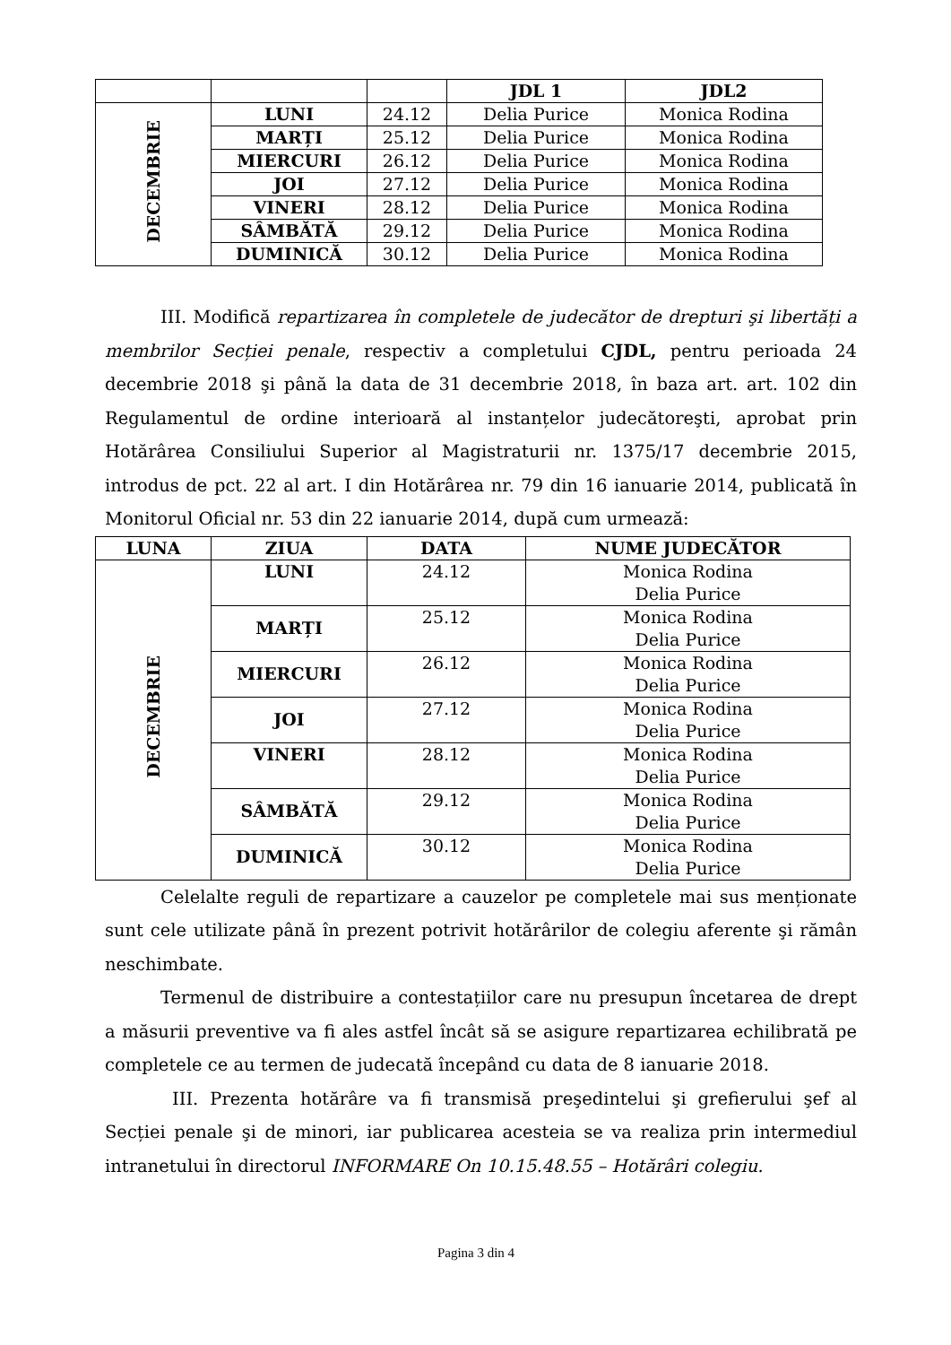| | | | JDL 1 | JDL2 |
| --- | --- | --- | --- | --- |
| DECEMBRIE | LUNI | 24.12 | Delia Purice | Monica Rodina |
| | MARȚI | 25.12 | Delia Purice | Monica Rodina |
| | MIERCURI | 26.12 | Delia Purice | Monica Rodina |
| | JOI | 27.12 | Delia Purice | Monica Rodina |
| | VINERI | 28.12 | Delia Purice | Monica Rodina |
| | SÂMBĂTĂ | 29.12 | Delia Purice | Monica Rodina |
| | DUMINICĂ | 30.12 | Delia Purice | Monica Rodina |
III. Modifică repartizarea în completele de judecător de drepturi şi libertăți a membrilor Secției penale, respectiv a completului CJDL, pentru perioada 24 decembrie 2018 şi până la data de 31 decembrie 2018, în baza art. art. 102 din Regulamentul de ordine interioară al instanțelor judecătoreşti, aprobat prin Hotărârea Consiliului Superior al Magistraturii nr. 1375/17 decembrie 2015, introdus de pct. 22 al art. I din Hotărârea nr. 79 din 16 ianuarie 2014, publicată în Monitorul Oficial nr. 53 din 22 ianuarie 2014, după cum urmează:
| LUNA | ZIUA | DATA | NUME JUDECĂTOR |
| --- | --- | --- | --- |
| DECEMBRIE | LUNI | 24.12 | Monica Rodina Delia Purice |
| | MARȚI | 25.12 | Monica Rodina Delia Purice |
| | MIERCURI | 26.12 | Monica Rodina Delia Purice |
| | JOI | 27.12 | Monica Rodina Delia Purice |
| | VINERI | 28.12 | Monica Rodina Delia Purice |
| | SÂMBĂTĂ | 29.12 | Monica Rodina Delia Purice |
| | DUMINICĂ | 30.12 | Monica Rodina Delia Purice |
Celelalte reguli de repartizare a cauzelor pe completele mai sus menționate sunt cele utilizate până în prezent potrivit hotărârilor de colegiu aferente şi rămân neschimbate.
Termenul de distribuire a contestațiilor care nu presupun încetarea de drept a măsurii preventive va fi ales astfel încât să se asigure repartizarea echilibrată pe completele ce au termen de judecată începând cu data de 8 ianuarie 2018.
III. Prezenta hotărâre va fi transmisă preşedintelui şi grefierului şef al Secției penale şi de minori, iar publicarea acesteia se va realiza prin intermediul intranetului în directorul INFORMARE On 10.15.48.55 – Hotărâri colegiu.
Pagina 3 din 4